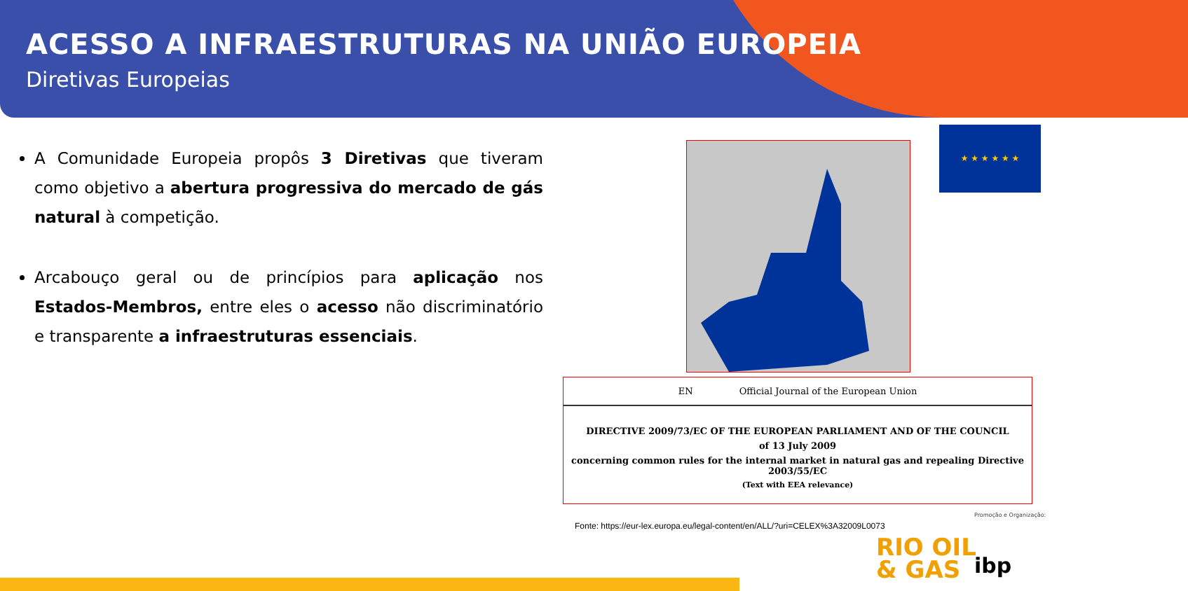ACESSO A INFRAESTRUTURAS NA UNIÃO EUROPEIA
Diretivas Europeias
A Comunidade Europeia propôs 3 Diretivas que tiveram como objetivo a abertura progressiva do mercado de gás natural à competição.
Arcabouço geral ou de princípios para aplicação nos Estados-Membros, entre eles o acesso não discriminatório e transparente a infraestruturas essenciais.
★ ★ ★ ★ ★ ★
EN Official Journal of the European Union
DIRECTIVE 2009/73/EC OF THE EUROPEAN PARLIAMENT AND OF THE COUNCIL
of 13 July 2009
concerning common rules for the internal market in natural gas and repealing Directive 2003/55/EC
(Text with EEA relevance)
Fonte: https://eur-lex.europa.eu/legal-content/en/ALL/?uri=CELEX%3A32009L0073
Promoção e Organização:
RIO OIL
& GAS
ibp